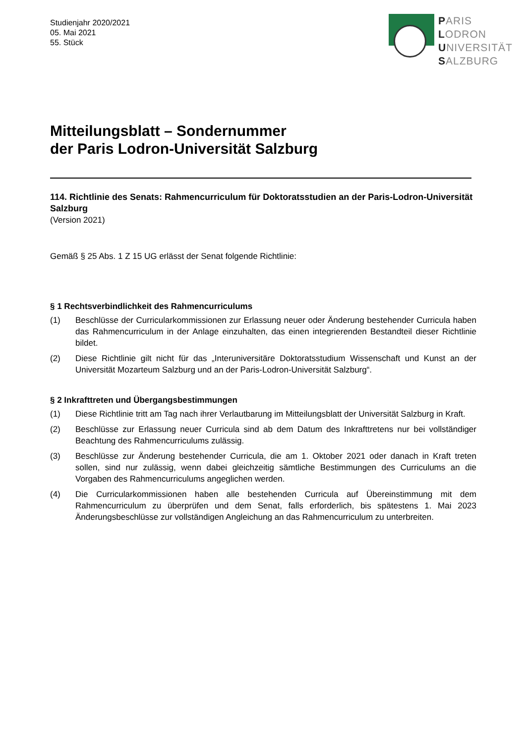Studienjahr 2020/2021
05. Mai 2021
55. Stück
PARIS
LODRON
UNIVERSITÄT
SALZBURG
Mitteilungsblatt – Sondernummer
der Paris Lodron-Universität Salzburg
114. Richtlinie des Senats: Rahmencurriculum für Doktoratsstudien an der Paris-Lodron-Universität Salzburg
(Version 2021)
Gemäß § 25 Abs. 1 Z 15 UG erlässt der Senat folgende Richtlinie:
§ 1 Rechtsverbindlichkeit des Rahmencurriculums
(1) Beschlüsse der Curricularkommissionen zur Erlassung neuer oder Änderung bestehender Curricula haben das Rahmencurriculum in der Anlage einzuhalten, das einen integrierenden Bestandteil dieser Richtlinie bildet.
(2) Diese Richtlinie gilt nicht für das „Interuniversitäre Doktoratsstudium Wissenschaft und Kunst an der Universität Mozarteum Salzburg und an der Paris-Lodron-Universität Salzburg“.
§ 2 Inkrafttreten und Übergangsbestimmungen
(1) Diese Richtlinie tritt am Tag nach ihrer Verlautbarung im Mitteilungsblatt der Universität Salzburg in Kraft.
(2) Beschlüsse zur Erlassung neuer Curricula sind ab dem Datum des Inkrafttretens nur bei vollständiger Beachtung des Rahmencurriculums zulässig.
(3) Beschlüsse zur Änderung bestehender Curricula, die am 1. Oktober 2021 oder danach in Kraft treten sollen, sind nur zulässig, wenn dabei gleichzeitig sämtliche Bestimmungen des Curriculums an die Vorgaben des Rahmencurriculums angeglichen werden.
(4) Die Curricularkommissionen haben alle bestehenden Curricula auf Übereinstimmung mit dem Rahmencurriculum zu überprüfen und dem Senat, falls erforderlich, bis spätestens 1. Mai 2023 Änderungsbeschlüsse zur vollständigen Angleichung an das Rahmencurriculum zu unterbreiten.